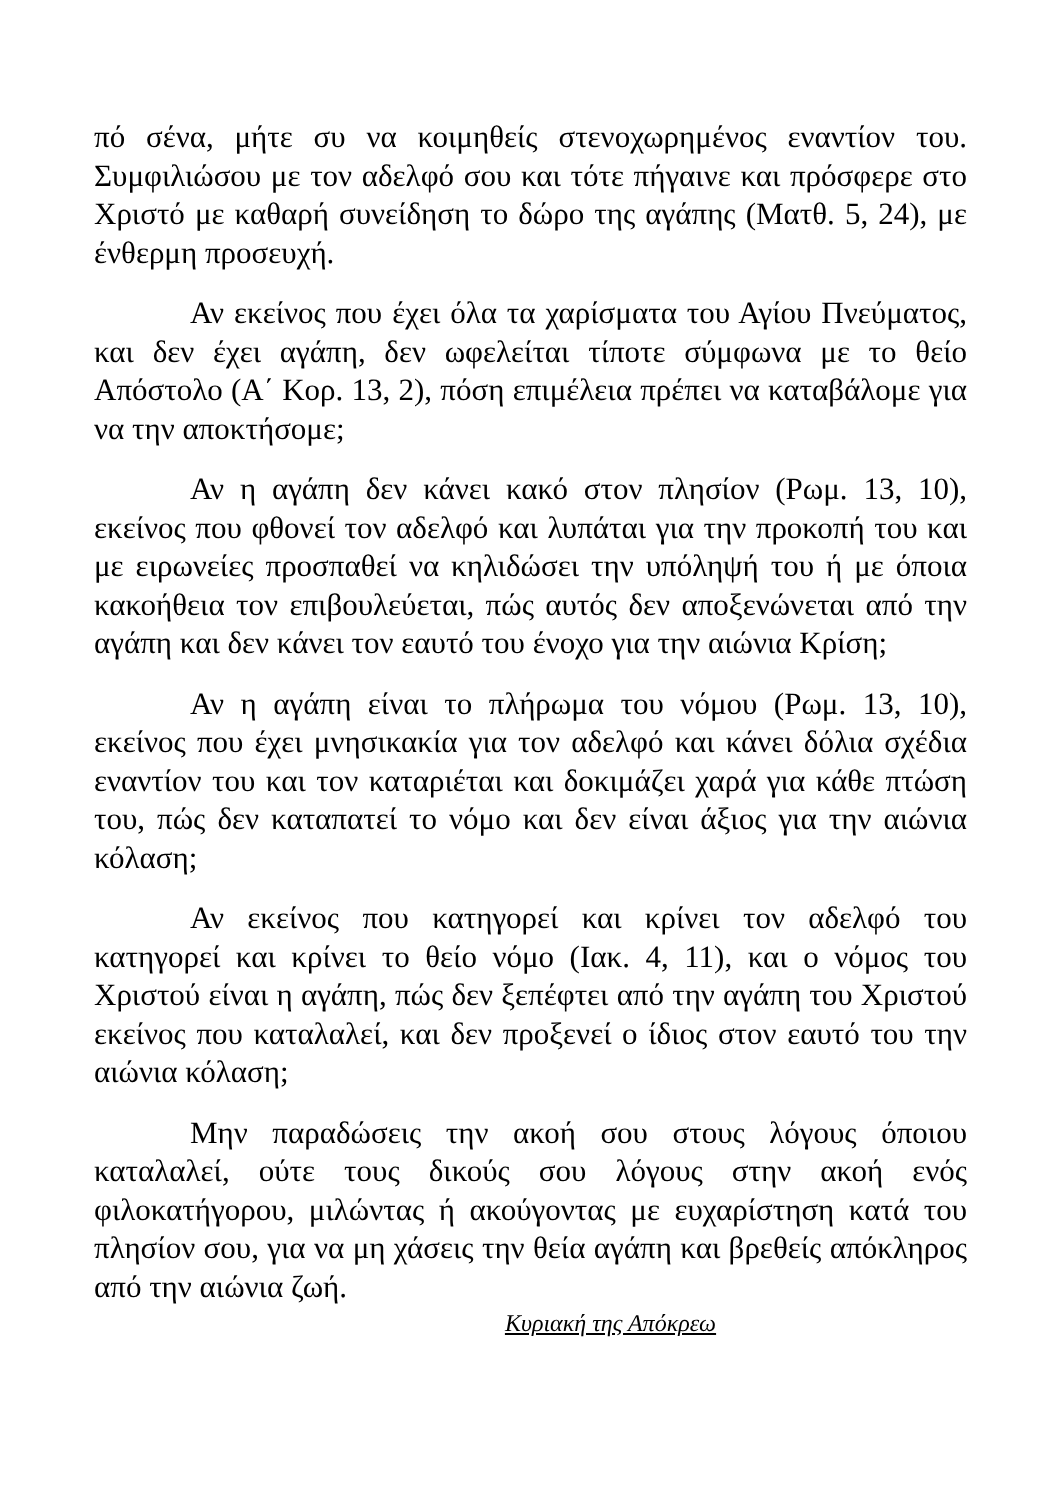πό σένα, μήτε συ να κοιμηθείς στενοχωρημένος εναντίον του. Συμφιλιώσου με τον αδελφό σου και τότε πήγαινε και πρόσφερε στο Χριστό με καθαρή συνείδηση το δώρο της αγάπης (Ματθ. 5, 24), με ένθερμη προσευχή.
Αν εκείνος που έχει όλα τα χαρίσματα του Αγίου Πνεύματος, και δεν έχει αγάπη, δεν ωφελείται τίποτε σύμφωνα με το θείο Απόστολο (Α΄ Κορ. 13, 2), πόση επιμέλεια πρέπει να καταβάλομε για να την αποκτήσομε;
Αν η αγάπη δεν κάνει κακό στον πλησίον (Ρωμ. 13, 10), εκείνος που φθονεί τον αδελφό και λυπάται για την προκοπή του και με ειρωνείες προσπαθεί να κηλιδώσει την υπόληψή του ή με όποια κακοήθεια τον επιβουλεύεται, πώς αυτός δεν αποξενώνεται από την αγάπη και δεν κάνει τον εαυτό του ένοχο για την αιώνια Κρίση;
Αν η αγάπη είναι το πλήρωμα του νόμου (Ρωμ. 13, 10), εκείνος που έχει μνησικακία για τον αδελφό και κάνει δόλια σχέδια εναντίον του και τον καταριέται και δοκιμάζει χαρά για κάθε πτώση του, πώς δεν καταπατεί το νόμο και δεν είναι άξιος για την αιώνια κόλαση;
Αν εκείνος που κατηγορεί και κρίνει τον αδελφό του κατηγορεί και κρίνει το θείο νόμο (Ιακ. 4, 11), και ο νόμος του Χριστού είναι η αγάπη, πώς δεν ξεπέφτει από την αγάπη του Χριστού εκείνος που καταλαλεί, και δεν προξενεί ο ίδιος στον εαυτό του την αιώνια κόλαση;
Μην παραδώσεις την ακοή σου στους λόγους όποιου καταλαλεί, ούτε τους δικούς σου λόγους στην ακοή ενός φιλοκατήγορου, μιλώντας ή ακούγοντας με ευχαρίστηση κατά του πλησίον σου, για να μη χάσεις την θεία αγάπη και βρεθείς απόκληρος από την αιώνια ζωή.
Κυριακή της Απόκρεω